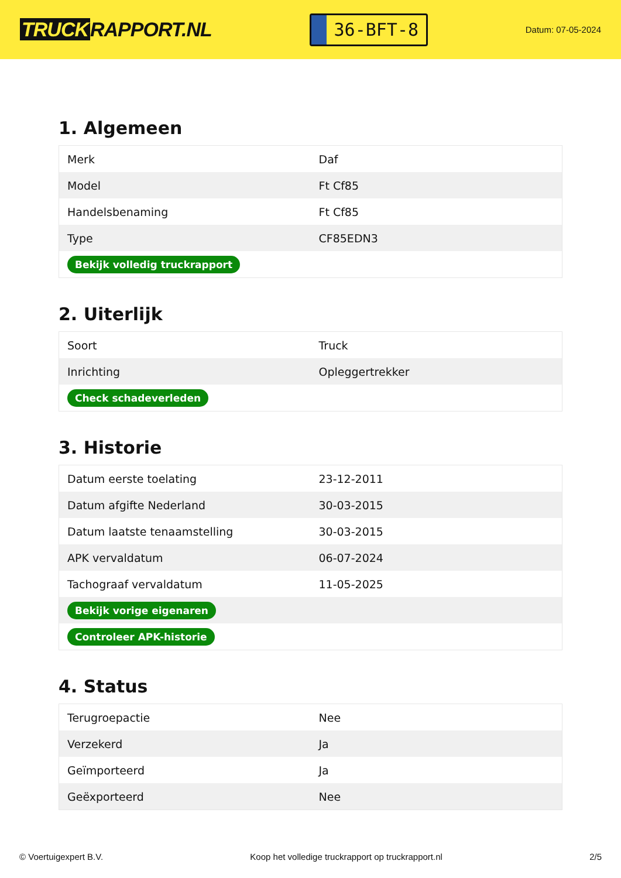TRUCK RAPPORT.NL
36-BFT-8
Datum: 07-05-2024
1. Algemeen
| Merk | Daf |
| Model | Ft Cf85 |
| Handelsbenaming | Ft Cf85 |
| Type | CF85EDN3 |
| Bekijk volledig truckrapport | |
2. Uiterlijk
| Soort | Truck |
| Inrichting | Opleggertrekker |
| Check schadeverleden | |
3. Historie
| Datum eerste toelating | 23-12-2011 |
| Datum afgifte Nederland | 30-03-2015 |
| Datum laatste tenaamstelling | 30-03-2015 |
| APK vervaldatum | 06-07-2024 |
| Tachograaf vervaldatum | 11-05-2025 |
| Bekijk vorige eigenaren | |
| Controleer APK-historie | |
4. Status
| Terugroepactie | Nee |
| Verzekerd | Ja |
| Geïmporteerd | Ja |
| Geëxporteerd | Nee |
© Voertuigexpert B.V. Koop het volledige truckrapport op truckrapport.nl 2/5